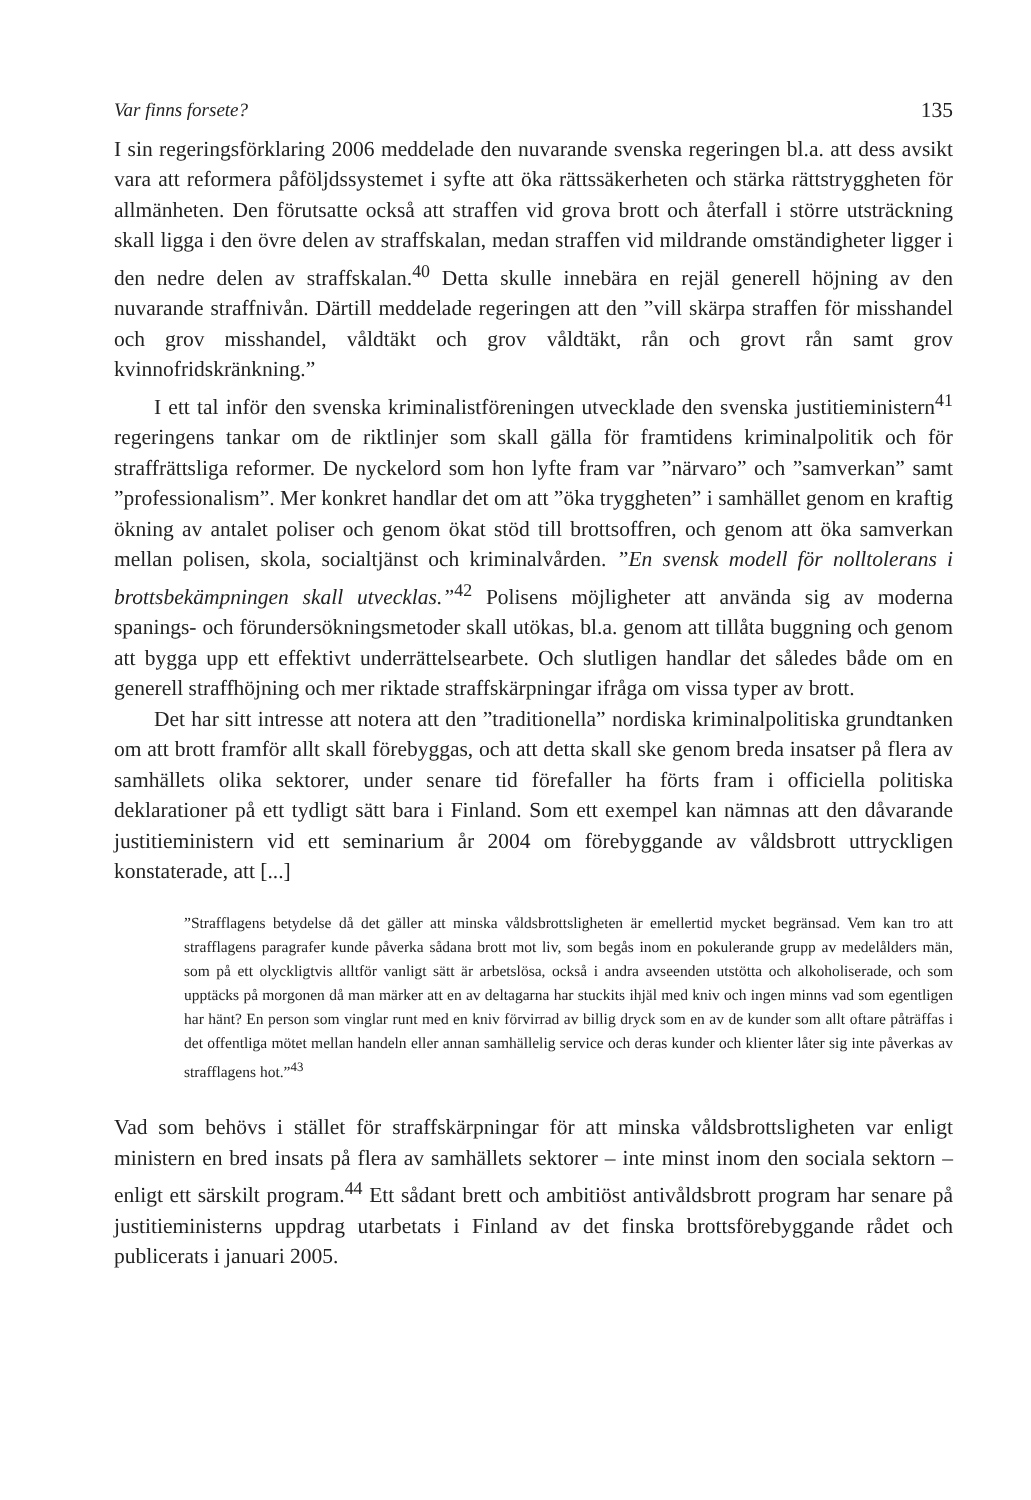Var finns forsete? 135
I sin regeringsförklaring 2006 meddelade den nuvarande svenska regeringen bl.a. att dess avsikt vara att reformera påföljdssystemet i syfte att öka rättssäkerheten och stärka rättstryggheten för allmänheten. Den förutsatte också att straffen vid grova brott och återfall i större utsträckning skall ligga i den övre delen av straffskalan, medan straffen vid mildrande omständigheter ligger i den nedre delen av straffskalan.<sup>40</sup> Detta skulle innebära en rejäl generell höjning av den nuvarande straffnivån. Därtill meddelade regeringen att den ”vill skärpa straffen för misshandel och grov misshandel, våldtäkt och grov våldtäkt, rån och grovt rån samt grov kvinnofridskränkning.”
I ett tal inför den svenska kriminalistföreningen utvecklade den svenska justitieministern<sup>41</sup> regeringens tankar om de riktlinjer som skall gälla för framtidens kriminalpolitik och för straffrättsliga reformer. De nyckelord som hon lyfte fram var ”närvaro” och ”samverkan” samt ”professionalism”. Mer konkret handlar det om att ”öka tryggheten” i samhället genom en kraftig ökning av antalet poliser och genom ökat stöd till brottsoffren, och genom att öka samverkan mellan polisen, skola, socialtjänst och kriminalvården. ”En svensk modell för nolltolerans i brottsbekämpningen skall utvecklas.”<sup>42</sup> Polisens möjligheter att använda sig av moderna spanings- och förundersökningsmetoder skall utökas, bl.a. genom att tillåta buggning och genom att bygga upp ett effektivt underrättelsearbete. Och slutligen handlar det således både om en generell straffhöjning och mer riktade straffskärpningar ifråga om vissa typer av brott.
Det har sitt intresse att notera att den ”traditionella” nordiska kriminalpolitiska grundtanken om att brott framför allt skall förebyggas, och att detta skall ske genom breda insatser på flera av samhällets olika sektorer, under senare tid förefaller ha förts fram i officiella politiska deklarationer på ett tydligt sätt bara i Finland. Som ett exempel kan nämnas att den dåvarande justitieministern vid ett seminarium år 2004 om förebyggande av våldsbrott uttryckligen konstaterade, att [...]
”Strafflagens betydelse då det gäller att minska våldsbrottsligheten är emellertid mycket begränsad. Vem kan tro att strafflagens paragrafer kunde påverka sådana brott mot liv, som begås inom en pokulerande grupp av medelålders män, som på ett olyckligtvis alltför vanligt sätt är arbetslösa, också i andra avseenden utstötta och alkoholiserade, och som upptäcks på morgonen då man märker att en av deltagarna har stuckits ihjäl med kniv och ingen minns vad som egentligen har hänt? En person som vinglar runt med en kniv förvirrad av billig dryck som en av de kunder som allt oftare påträffas i det offentliga mötet mellan handeln eller annan samhällelig service och deras kunder och klienter låter sig inte påverkas av strafflagens hot.”<sup>43</sup>
Vad som behövs i stället för straffskärpningar för att minska våldsbrottsligheten var enligt ministern en bred insats på flera av samhällets sektorer – inte minst inom den sociala sektorn – enligt ett särskilt program.<sup>44</sup> Ett sådant brett och ambitiöst antivåldsbrott program har senare på justitieministerns uppdrag utarbetats i Finland av det finska brottsförebyggande rådet och publicerats i januari 2005.